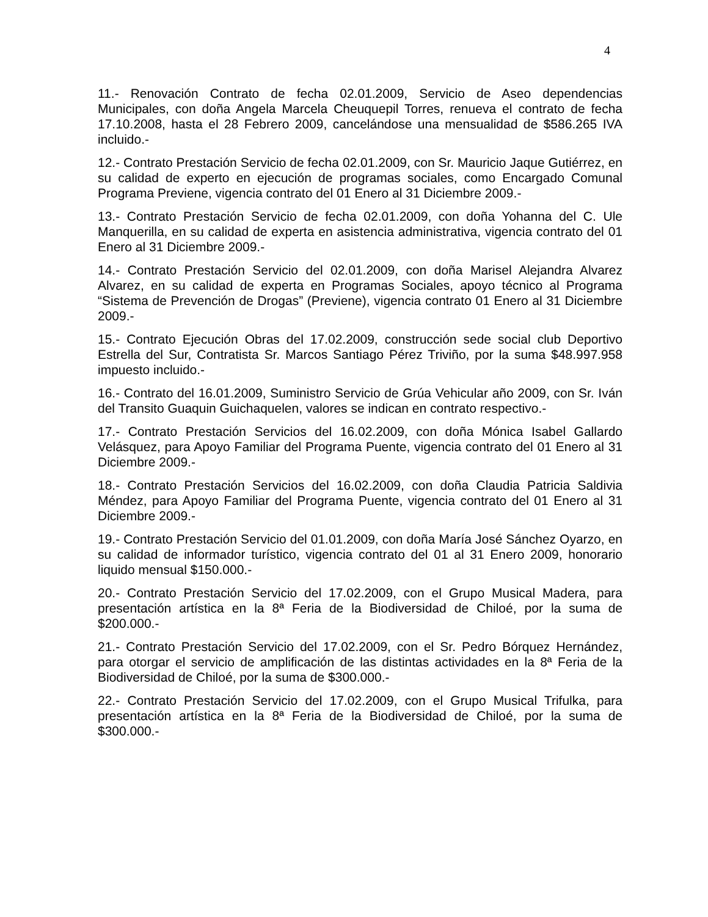4
11.- Renovación Contrato de fecha 02.01.2009, Servicio de Aseo dependencias Municipales, con doña Angela Marcela Cheuquepil Torres, renueva el contrato de fecha 17.10.2008, hasta el 28 Febrero 2009, cancelándose una mensualidad de $586.265 IVA incluido.-
12.- Contrato Prestación Servicio de fecha 02.01.2009, con Sr. Mauricio Jaque Gutiérrez, en su calidad de experto en ejecución de programas sociales, como Encargado Comunal Programa Previene, vigencia contrato del 01 Enero al 31 Diciembre 2009.-
13.- Contrato Prestación Servicio de fecha 02.01.2009, con doña Yohanna del C. Ule Manquerilla, en su calidad de experta en asistencia administrativa, vigencia contrato del 01 Enero al 31 Diciembre 2009.-
14.- Contrato Prestación Servicio del 02.01.2009, con doña Marisel Alejandra Alvarez Alvarez, en su calidad de experta en Programas Sociales, apoyo técnico al Programa “Sistema de Prevención de Drogas” (Previene), vigencia contrato 01 Enero al 31 Diciembre 2009.-
15.- Contrato Ejecución Obras del 17.02.2009, construcción sede social club Deportivo Estrella del Sur, Contratista Sr. Marcos Santiago Pérez Triviño, por la suma $48.997.958 impuesto incluido.-
16.- Contrato del 16.01.2009, Suministro Servicio de Grúa Vehicular año 2009, con Sr. Iván del Transito Guaquin Guichaquelen, valores se indican en contrato respectivo.-
17.- Contrato Prestación Servicios del 16.02.2009, con doña Mónica Isabel Gallardo Velásquez, para Apoyo Familiar del Programa Puente, vigencia contrato del 01 Enero al 31 Diciembre 2009.-
18.- Contrato Prestación Servicios del 16.02.2009, con doña Claudia Patricia Saldivia Méndez, para Apoyo Familiar del Programa Puente, vigencia contrato del 01 Enero al 31 Diciembre 2009.-
19.- Contrato Prestación Servicio del 01.01.2009, con doña María José Sánchez Oyarzo, en su calidad de informador turístico, vigencia contrato del 01 al 31 Enero 2009, honorario liquido mensual $150.000.-
20.- Contrato Prestación Servicio del 17.02.2009, con el Grupo Musical Madera, para presentación artística en la 8ª Feria de la Biodiversidad de Chiloé, por la suma de $200.000.-
21.- Contrato Prestación Servicio del 17.02.2009, con el Sr. Pedro Bórquez Hernández, para otorgar el servicio de amplificación de las distintas actividades en la 8ª Feria de la Biodiversidad de Chiloé, por la suma de $300.000.-
22.- Contrato Prestación Servicio del 17.02.2009, con el Grupo Musical Trifulka, para presentación artística en la 8ª Feria de la Biodiversidad de Chiloé, por la suma de $300.000.-